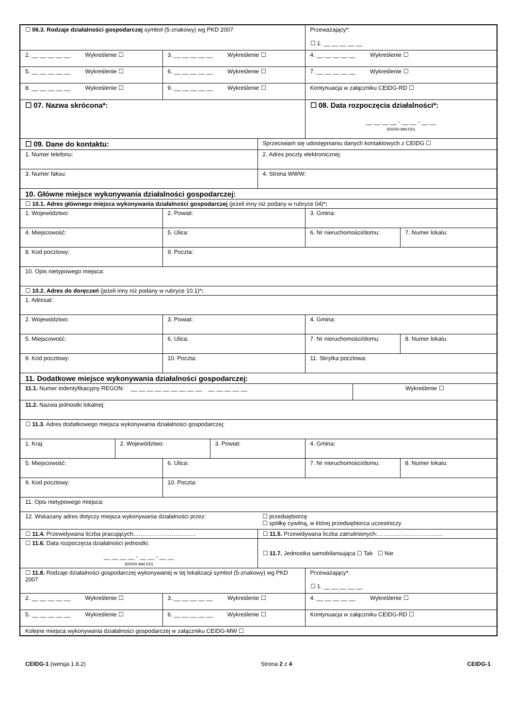| ☐ 06.3. Rodzaje działalności gospodarczej symbol (5-znakowy) wg PKD 2007 | | | | | Przeważający*: ☐ 1. __ __ __ __ __ | | |
| 2. __ __ __ __ __ Wykreślenie ☐ | | 3. __ __ __ __ __ Wykreślenie ☐ | | | 4. __ __ __ __ __ Wykreślenie ☐ | | |
| 5. __ __ __ __ __ Wykreślenie ☐ | | 6. __ __ __ __ __ Wykreślenie ☐ | | | 7. __ __ __ __ __ Wykreślenie ☐ | | |
| 8. __ __ __ __ __ Wykreślenie ☐ | | 9. __ __ __ __ __ Wykreślenie ☐ | | | Kontynuacja w załączniku CEIDG-RD ☐ | | |
| ☐ 07. Nazwa skrócona*: | | | | | ☐ 08. Data rozpoczęcia działalności*: __ __ __ __ - __ __ - __ __ (RRRR-MM-DD) | | |
| ☐ 09. Dane do kontaktu: | | | | Sprzeciwiam się udostępnianiu danych kontaktowych z CEIDG ☐ | | | |
| 1. Numer telefonu: | | | | 2. Adres poczty elektronicznej: | | | |
| 3. Numer faksu: | | | | 4. Strona WWW: | | | |
| 10. Główne miejsce wykonywania działalności gospodarczej: | | | | | | | |
| ☐ 10.1. Adres głównego miejsca wykonywania działalności gospodarczej (jeżeli inny niż podany w rubryce 04)* : | | | | | | | |
| 1. Województwo: | | 2. Powiat: | | | 3. Gmina: | | |
| 4. Miejscowość: | | 5. Ulica: | | | 6. Nr nieruchomości/domu: | | 7. Numer lokalu: |
| 8. Kod pocztowy: | | 9. Poczta: | | | | | |
| 10. Opis nietypowego miejsca: | | | | | | | |
| ☐ 10.2. Adres do doręczeń (jeżeli inny niż podany w rubryce 10.1)* : | | | | | | | |
| 1. Adresat: | | | | | | | |
| 2. Województwo: | | 3. Powiat: | | | 4. Gmina: | | |
| 5. Miejscowość: | | 6. Ulica: | | | 7. Nr nieruchomości/domu: | | 8. Numer lokalu: |
| 9. Kod pocztowy: | | 10. Poczta: | | | 11. Skrytka pocztowa: | | |
| 11. Dodatkowe miejsce wykonywania działalności gospodarczej: | | | | | | | |
| 11.1. Numer indentyfikacyjny REGON: __ __ __ __ __ __ __ __ __ __ __ __ __ __ | | | | | | Wykreślenie ☐ | |
| 11.2. Nazwa jednostki lokalnej: | | | | | | | |
| ☐ 11.3. Adres dodatkowego miejsca wykonywania działalności gospodarczej: | | | | | | | |
| 1. Kraj: | 2. Województwo: | | 3. Powiat: | | 4. Gmina: | | |
| 5. Miejscowość: | | 6. Ulica: | | | 7. Nr nieruchomości/domu: | | 8. Numer lokalu: |
| 9. Kod pocztowy: | | 10. Poczta: | | | | | |
| 11. Opis nietypowego miejsca: | | | | | | | |
| 12. Wskazany adres dotyczy miejsca wykonywania działalności przez: | | | | ☐ przedsiębiorcę ☐ spółkę cywilną, w której przedsiębiorca uczestniczy | | | |
| ☐ 11.4. Przewidywana liczba pracujących:………………………….. | | | | ☐ 11.5. Przewidywana liczba zatrudnionych:……………………………. | | | |
| ☐ 11.6. Data rozpoczęcia działalności jednostki: __ __ __ __ - __ __ - __ __ (RRRR-MM-DD) | | | | ☐ 11.7. Jednostka samobilansująca ☐ Tak ☐ Nie | | | |
| ☐ 11.8. Rodzaje działalności gospodarczej wykonywanej w tej lokalizacji symbol (5-znakowy) wg PKD 2007 | | | | | Przeważający*: ☐ 1. __ __ __ __ __ | | |
| 2. __ __ __ __ __ Wykreślenie ☐ | | 3. __ __ __ __ __ Wykreślenie ☐ | | | 4. __ __ __ __ __ Wykreślenie ☐ | | |
| 5. __ __ __ __ __ Wykreślenie ☐ | | 6. __ __ __ __ __ Wykreślenie ☐ | | | Kontynuacja w załączniku CEIDG-RD ☐ | | |
| Kolejne miejsca wykonywania działalności gospodarczej w załączniku CEIDG-MW ☐ | | | | | | | |
CEIDG-1 (wersja 1.8.2) Strona 2 z 4 CEIDG-1